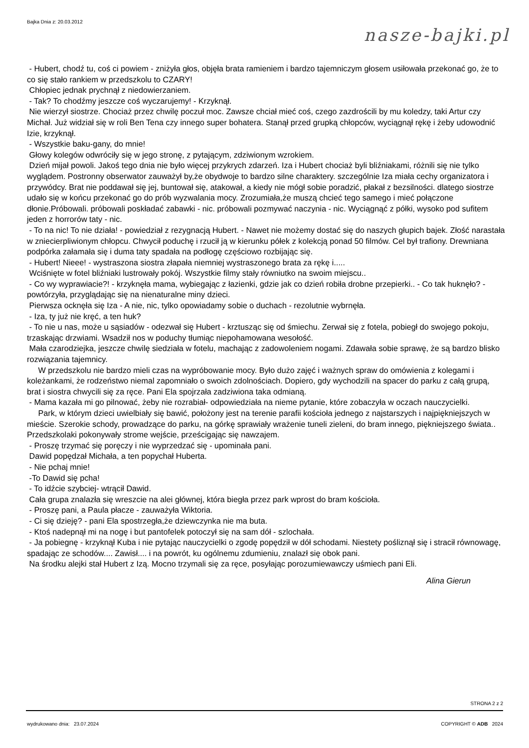Bajka Dnia z: 20.03.2012
nasze-bajki.pl
- Hubert, chodź tu, coś ci powiem - zniżyła głos, objęła brata ramieniem i bardzo tajemniczym głosem usiłowała przekonać go, że to co się stało rankiem w przedszkolu to CZARY!
Chłopiec jednak prychnął z niedowierzaniem.
- Tak? To chodźmy jeszcze coś wyczarujemy! - Krzyknął.
Nie wierzył siostrze. Chociaż przez chwilę poczuł moc. Zawsze chciał mieć coś, czego zazdrościli by mu koledzy, taki Artur czy Michał. Już widział się w roli Ben Tena czy innego super bohatera. Stanął przed grupką chłopców, wyciągnął rękę i żeby udowodnić Izie, krzyknął.
- Wszystkie baku-gany, do mnie!
Głowy kolegów odwróciły się w jego stronę, z pytającym, zdziwionym wzrokiem.
Dzień mijał powoli. Jakoś tego dnia nie było więcej przykrych zdarzeń. Iza i Hubert chociaż byli bliźniakami, różnili się nie tylko wyglądem. Postronny obserwator zauważył by,że obydwoje to bardzo silne charaktery. szczególnie Iza miała cechy organizatora i przywódcy. Brat nie poddawał się jej, buntował się, atakował, a kiedy nie mógł sobie poradzić, płakał z bezsilności. dlatego siostrze udało się w końcu przekonać go do prób wyzwalania mocy. Zrozumiała,że muszą chcieć tego samego i mieć połączone dłonie.Próbowali. próbowali poskładać zabawki - nic. próbowali pozmywać naczynia - nic. Wyciągnąć z półki, wysoko pod sufitem jeden z horrorów taty - nic.
- To na nic! To nie działa! - powiedział z rezygnacją Hubert. - Nawet nie możemy dostać się do naszych głupich bajek. Złość narastała w zniecierpliwionym chłopcu. Chwycił poduchę i rzucił ją w kierunku półek z kolekcją ponad 50 filmów. Cel był trafiony. Drewniana podpórka załamała się i duma taty spadała na podłogę częściowo rozbijając się.
- Hubert! Nieee! - wystraszona siostra złapała niemniej wystraszonego brata za rękę i.....
Wciśnięte w fotel bliźniaki lustrowały pokój. Wszystkie filmy stały równiutko na swoim miejscu..
- Co wy wyprawiacie?! - krzyknęła mama, wybiegając z łazienki, gdzie jak co dzień robiła drobne przepierki.. - Co tak huknęło? - powtórzyła, przyglądając się na nienaturalne miny dzieci.
Pierwsza ocknęła się Iza - A nie, nic, tylko opowiadamy sobie o duchach - rezolutnie wybrnęła.
- Iza, ty już nie kręć, a ten huk?
- To nie u nas, może u sąsiadów - odezwał się Hubert - krztusząc się od śmiechu. Zerwał się z fotela, pobiegł do swojego pokoju, trzaskając drzwiami. Wsadził nos w poduchy tłumiąc niepohamowana wesołość.
Mała czarodziejka, jeszcze chwilę siedziała w fotelu, machając z zadowoleniem nogami. Zdawała sobie sprawę, że są bardzo blisko rozwiązania tajemnicy.
W przedszkolu nie bardzo mieli czas na wypróbowanie mocy. Było dużo zajęć i ważnych spraw do omówienia z kolegami i koleżankami, że rodzeństwo niemal zapomniało o swoich zdolnościach. Dopiero, gdy wychodzili na spacer do parku z całą grupą, brat i siostra chwycili się za ręce. Pani Ela spojrzała zadziwiona taka odmianą.
- Mama kazała mi go pilnować, żeby nie rozrabiał- odpowiedziała na nieme pytanie, które zobaczyła w oczach nauczycielki.
Park, w którym dzieci uwielbiały się bawić, położony jest na terenie parafii kościoła jednego z najstarszych i najpiękniejszych w mieście. Szerokie schody, prowadzące do parku, na górkę sprawiały wrażenie tuneli zieleni, do bram innego, piękniejszego świata.. Przedszkolaki pokonywały strome wejście, prześcigając się nawzajem.
- Proszę trzymać się poręczy i nie wyprzedzać się - upominała pani.
Dawid popędzał Michała, a ten popychał Huberta.
- Nie pchaj mnie!
-To Dawid się pcha!
- To idźcie szybciej- wtrącił Dawid.
Cała grupa znalazła się wreszcie na alei głównej, która biegła przez park wprost do bram kościoła.
- Proszę pani, a Paula płacze - zauważyła Wiktoria.
- Ci się dzieję? - pani Ela spostrzegła,że dziewczynka nie ma buta.
- Ktoś nadepnął mi na nogę i but pantofelek potoczył się na sam dół - szlochała.
- Ja pobiegnę - krzyknął Kuba i nie pytając nauczycielki o zgodę popędził w dół schodami. Niestety pośliznął się i stracił równowagę, spadając ze schodów.... Zawisł.... i na powrót, ku ogólnemu zdumieniu, znalazł się obok pani.
Na środku alejki stał Hubert z Izą. Mocno trzymali się za ręce, posyłając porozumiewawczy uśmiech pani Eli.
Alina Gierun
STRONA 2 z 2
wydrukowano dnia: 23.07.2024 COPYRIGHT © ADB 2024